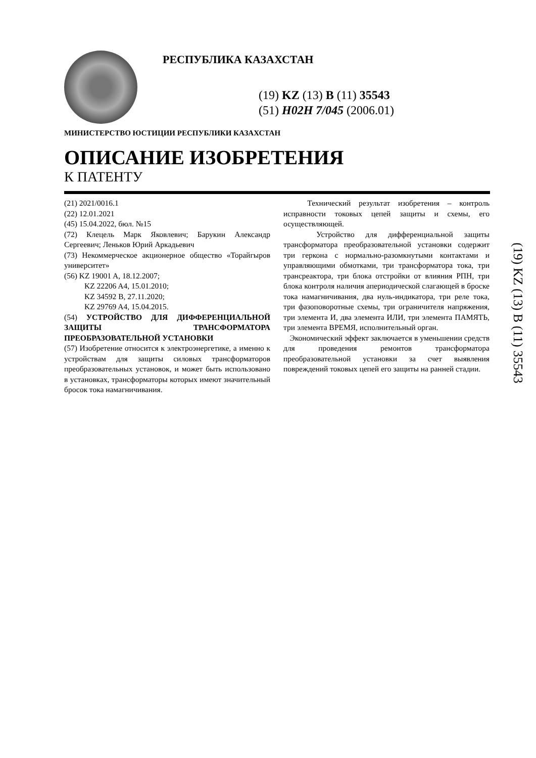РЕСПУБЛИКА КАЗАХСТАН
(19) KZ (13) B (11) 35543
(51) H02H 7/045 (2006.01)
МИНИСТЕРСТВО ЮСТИЦИИ РЕСПУБЛИКИ КАЗАХСТАН
ОПИСАНИЕ ИЗОБРЕТЕНИЯ
К ПАТЕНТУ
(21) 2021/0016.1
(22) 12.01.2021
(45) 15.04.2022, бюл. №15
(72) Клецель Марк Яковлевич; Барукин Александр Сергеевич; Леньков Юрий Аркадьевич
(73) Некоммерческое акционерное общество «Торайгыров университет»
(56) KZ 19001 A, 18.12.2007;
KZ 22206 A4, 15.01.2010;
KZ 34592 B, 27.11.2020;
KZ 29769 A4, 15.04.2015.
(54) УСТРОЙСТВО ДЛЯ ДИФФЕРЕНЦИАЛЬНОЙ ЗАЩИТЫ ТРАНСФОРМАТОРА ПРЕОБРАЗОВАТЕЛЬНОЙ УСТАНОВКИ
(57) Изобретение относится к электроэнергетике, а именно к устройствам для защиты силовых трансформаторов преобразовательных установок, и может быть использовано в установках, трансформаторы которых имеют значительный бросок тока намагничивания.
Технический результат изобретения – контроль исправности токовых цепей защиты и схемы, его осуществляющей.
Устройство для дифференциальной защиты трансформатора преобразовательной установки содержит три геркона с нормально-разомкнутыми контактами и управляющими обмотками, три трансформатора тока, три трансреактора, три блока отстройки от влияния РПН, три блока контроля наличия апериодической слагающей в броске тока намагничивания, два нуль-индикатора, три реле тока, три фазоповоротные схемы, три ограничителя напряжения, три элемента И, два элемента ИЛИ, три элемента ПАМЯТЬ, три элемента ВРЕМЯ, исполнительный орган.
Экономический эффект заключается в уменьшении средств для проведения ремонтов трансформатора преобразовательной установки за счет выявления повреждений токовых цепей его защиты на ранней стадии.
(19) KZ (13) B (11) 35543